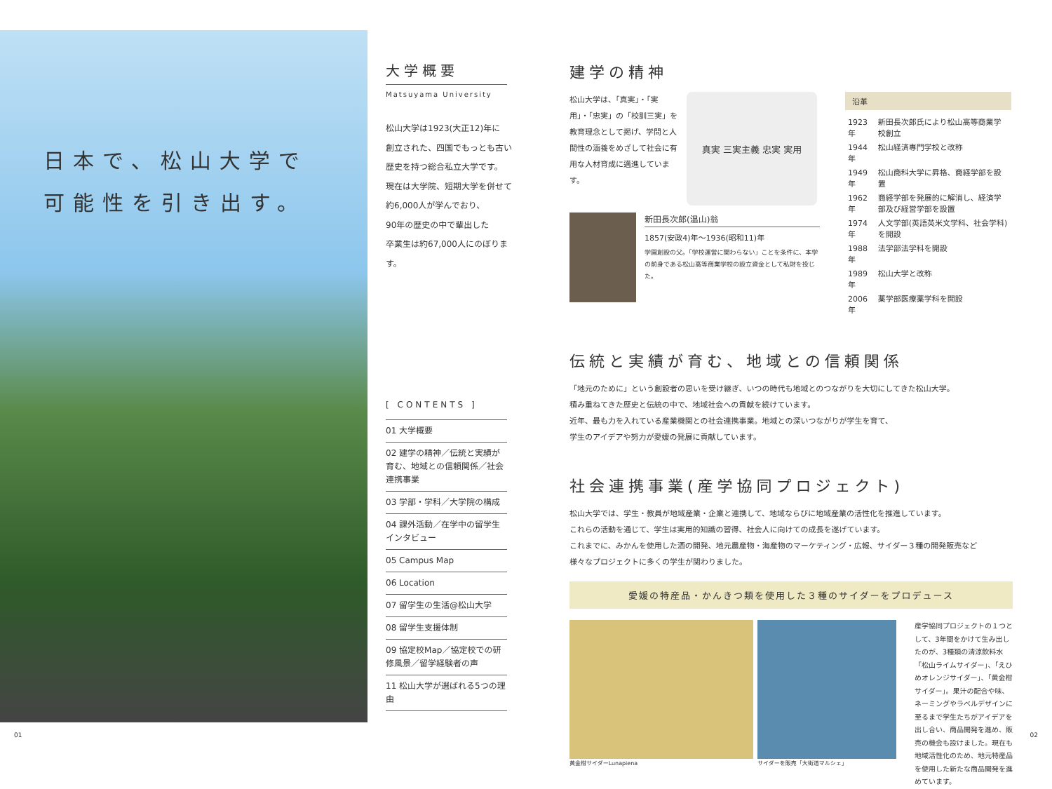日本で、松山大学で
可能性を引き出す。
大学概要
Matsuyama University
松山大学は1923(大正12)年に
創立された、四国でもっとも古い
歴史を持つ総合私立大学です。
現在は大学院、短期大学を併せて
約6,000人が学んでおり、
90年の歴史の中で輩出した
卒業生は約67,000人にのぼります。
[ CONTENTS ]
01 大学概要
02 建学の精神／伝統と実績が育む、地域との信頼関係／社会連携事業
03 学部・学科／大学院の構成
04 課外活動／在学中の留学生インタビュー
05 Campus Map
06 Location
07 留学生の生活@松山大学
08 留学生支援体制
09 協定校Map／協定校での研修風景／留学経験者の声
11 松山大学が選ばれる5つの理由
建学の精神
松山大学は、「真実」・「実用」・「忠実」の「校訓三実」を教育理念として掲げ、学問と人間性の涵養をめざして社会に有用な人材育成に邁進しています。
真実 三実主義 忠実 実用
新田長次郎(温山)翁
1857(安政4)年〜1936(昭和11)年
学園創設の父。「学校運営に関わらない」ことを条件に、本学の前身である松山高等商業学校の設立資金として私財を投じた。
沿革
| 1923年 | 新田長次郎氏により松山高等商業学校創立 |
| 1944年 | 松山経済専門学校と改称 |
| 1949年 | 松山商科大学に昇格、商経学部を設置 |
| 1962年 | 商経学部を発展的に解消し、経済学部及び経営学部を設置 |
| 1974年 | 人文学部(英語英米文学科、社会学科)を開設 |
| 1988年 | 法学部法学科を開設 |
| 1989年 | 松山大学と改称 |
| 2006年 | 薬学部医療薬学科を開設 |
伝統と実績が育む、地域との信頼関係
「地元のために」という創設者の思いを受け継ぎ、いつの時代も地域とのつながりを大切にしてきた松山大学。
積み重ねてきた歴史と伝統の中で、地域社会への貢献を続けています。
近年、最も力を入れている産業機関との社会連携事業。地域との深いつながりが学生を育て、
学生のアイデアや努力が愛媛の発展に貢献しています。
社会連携事業(産学協同プロジェクト)
松山大学では、学生・教員が地域産業・企業と連携して、地域ならびに地域産業の活性化を推進しています。
これらの活動を通じて、学生は実用的知識の習得、社会人に向けての成長を遂げています。
これまでに、みかんを使用した酒の開発、地元農産物・海産物のマーケティング・広報、サイダー３種の開発販売など
様々なプロジェクトに多くの学生が関わりました。
愛媛の特産品・かんきつ類を使用した３種のサイダーをプロデュース
黄金柑サイダーLunapiena サイダーを販売「大街道マルシェ」
産学協同プロジェクトの１つとして、3年間をかけて生み出したのが、3種類の清涼飲料水「松山ライムサイダー」、「えひめオレンジサイダー」、「黄金柑サイダー」。果汁の配合や味、ネーミングやラベルデザインに至るまで学生たちがアイデアを出し合い、商品開発を進め、販売の機会も設けました。現在も地域活性化のため、地元特産品を使用した新たな商品開発を進めています。
01 02